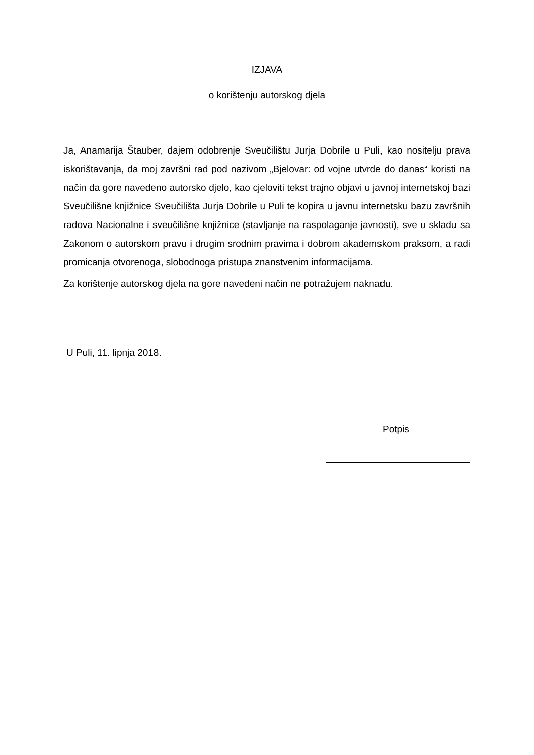IZJAVA
o korištenju autorskog djela
Ja, Anamarija Štauber, dajem odobrenje Sveučilištu Jurja Dobrile u Puli, kao nositelju prava iskorištavanja, da moj završni rad pod nazivom „Bjelovar: od vojne utvrde do danas“ koristi na način da gore navedeno autorsko djelo, kao cjeloviti tekst trajno objavi u javnoj internetskoj bazi Sveučilišne knjižnice Sveučilišta Jurja Dobrile u Puli te kopira u javnu internetsku bazu završnih radova Nacionalne i sveučilišne knjižnice (stavljanje na raspolaganje javnosti), sve u skladu sa Zakonom o autorskom pravu i drugim srodnim pravima i dobrom akademskom praksom, a radi promicanja otvorenoga, slobodnoga pristupa znanstvenim informacijama.
Za korištenje autorskog djela na gore navedeni način ne potražujem naknadu.
U Puli, 11. lipnja 2018.
Potpis